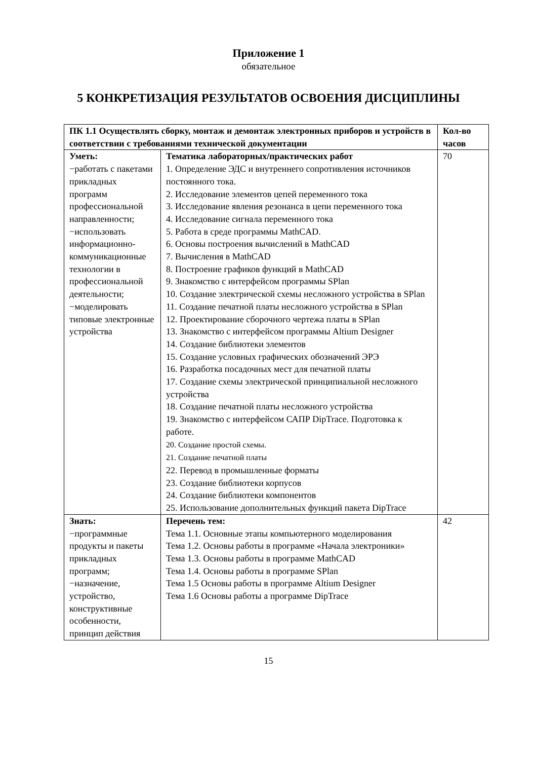Приложение 1
обязательное
5 КОНКРЕТИЗАЦИЯ РЕЗУЛЬТАТОВ ОСВОЕНИЯ ДИСЦИПЛИНЫ
| ПК 1.1 Осуществлять сборку, монтаж и демонтаж электронных приборов и устройств в соответствии с требованиями технической документации | | Кол-во часов |
| --- | --- | --- |
| Уметь: −работать с пакетами прикладных программ профессиональной направленности; −использовать информационно-коммуникационные технологии в профессиональной деятельности; −моделировать типовые электронные устройства | Тематика лабораторных/практических работ 1. Определение ЭДС и внутреннего сопротивления источников постоянного тока. 2. Исследование элементов цепей переменного тока 3. Исследование явления резонанса в цепи переменного тока 4. Исследование сигнала переменного тока 5. Работа в среде программы MathCAD. 6. Основы построения вычислений в MathCAD 7. Вычисления в MathCAD 8. Построение графиков функций в MathCAD 9. Знакомство с интерфейсом программы SPlan 10. Создание электрической схемы несложного устройства в SPlan 11. Создание печатной платы несложного устройства в SPlan 12. Проектирование сборочного чертежа платы в SPlan 13. Знакомство с интерфейсом программы Altium Designer 14. Создание библиотеки элементов 15. Создание условных графических обозначений ЭРЭ 16. Разработка посадочных мест для печатной платы 17. Создание схемы электрической принципиальной несложного устройства 18. Создание печатной платы несложного устройства 19. Знакомство с интерфейсом САПР DipTrace. Подготовка к работе. 20. Создание простой схемы. 21. Создание печатной платы 22. Перевод в промышленные форматы 23. Создание библиотеки корпусов 24. Создание библиотеки компонентов 25. Использование дополнительных функций пакета DipTrace | 70 |
| Знать: −программные продукты и пакеты прикладных программ; −назначение, устройство, конструктивные особенности, принцип действия | Перечень тем: Тема 1.1. Основные этапы компьютерного моделирования Тема 1.2. Основы работы в программе «Начала электроники» Тема 1.3. Основы работы в программе MathCAD Тема 1.4. Основы работы в программе SPlan Тема 1.5 Основы работы в программе Altium Designer Тема 1.6 Основы работы а программе DipTrace | 42 |
15